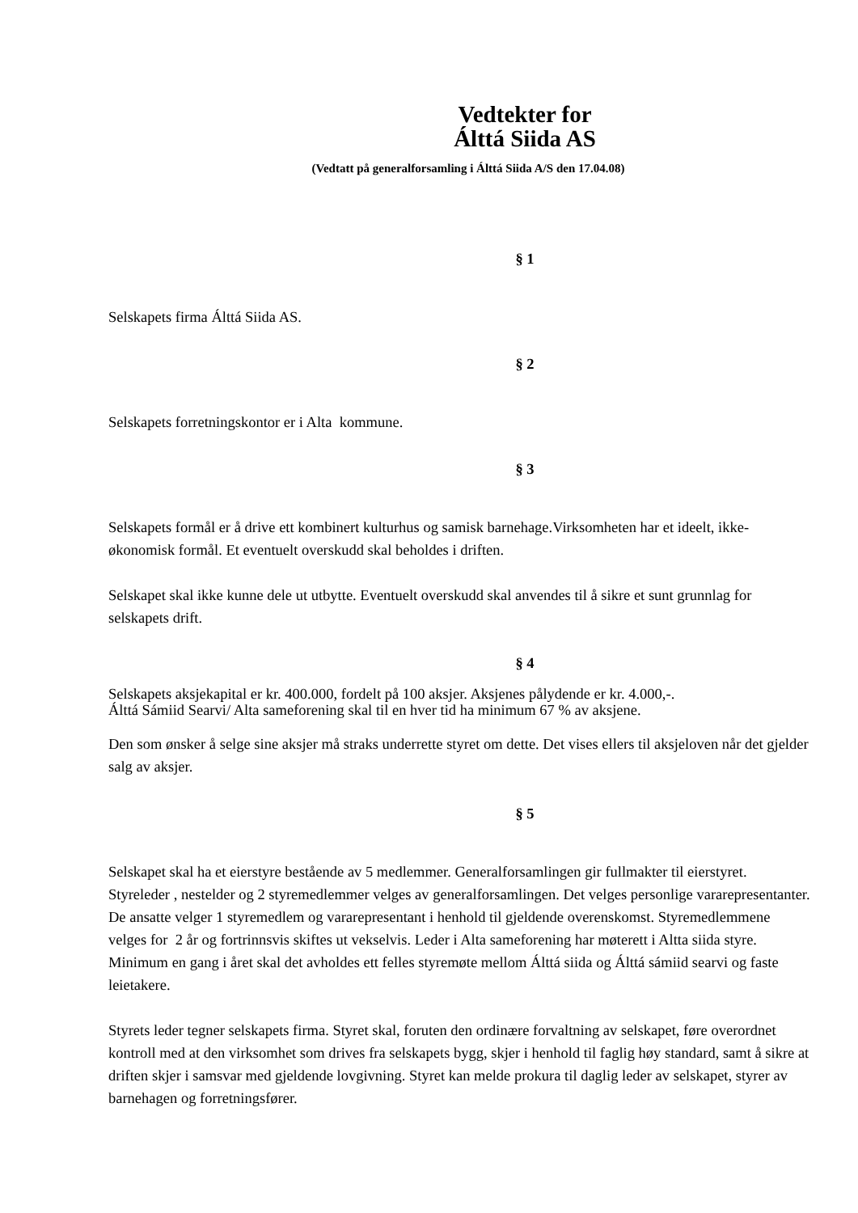Vedtekter for
Álttá Siida AS
(Vedtatt på generalforsamling i Álttá Siida A/S den 17.04.08)
§ 1
Selskapets firma Álttá Siida AS.
§ 2
Selskapets forretningskontor er i Alta kommune.
§ 3
Selskapets formål er å drive ett kombinert kulturhus og samisk barnehage.Virksomheten har et ideelt, ikke-økonomisk formål. Et eventuelt overskudd skal beholdes i driften.
Selskapet skal ikke kunne dele ut utbytte. Eventuelt overskudd skal anvendes til å sikre et sunt grunnlag for selskapets drift.
§ 4
Selskapets aksjekapital er kr. 400.000, fordelt på 100 aksjer. Aksjenes pålydende er kr. 4.000,-.
Álttá Sámiid Searvi/ Alta sameforening skal til en hver tid ha minimum 67 % av aksjene.
Den som ønsker å selge sine aksjer må straks underrette styret om dette. Det vises ellers til aksjeloven når det gjelder salg av aksjer.
§ 5
Selskapet skal ha et eierstyre bestående av 5 medlemmer. Generalforsamlingen gir fullmakter til eierstyret. Styreleder , nestelder og 2 styremedlemmer velges av generalforsamlingen. Det velges personlige vararepresentanter. De ansatte velger 1 styremedlem og vararepresentant i henhold til gjeldende overenskomst. Styremedlemmene velges for 2 år og fortrinnsvis skiftes ut vekselvis. Leder i Alta sameforening har møterett i Altta siida styre. Minimum en gang i året skal det avholdes ett felles styremøte mellom Álttá siida og Álttá sámiid searvi og faste leietakere.
Styrets leder tegner selskapets firma. Styret skal, foruten den ordinære forvaltning av selskapet, føre overordnet kontroll med at den virksomhet som drives fra selskapets bygg, skjer i henhold til faglig høy standard, samt å sikre at driften skjer i samsvar med gjeldende lovgivning. Styret kan melde prokura til daglig leder av selskapet, styrer av barnehagen og forretningsfører.